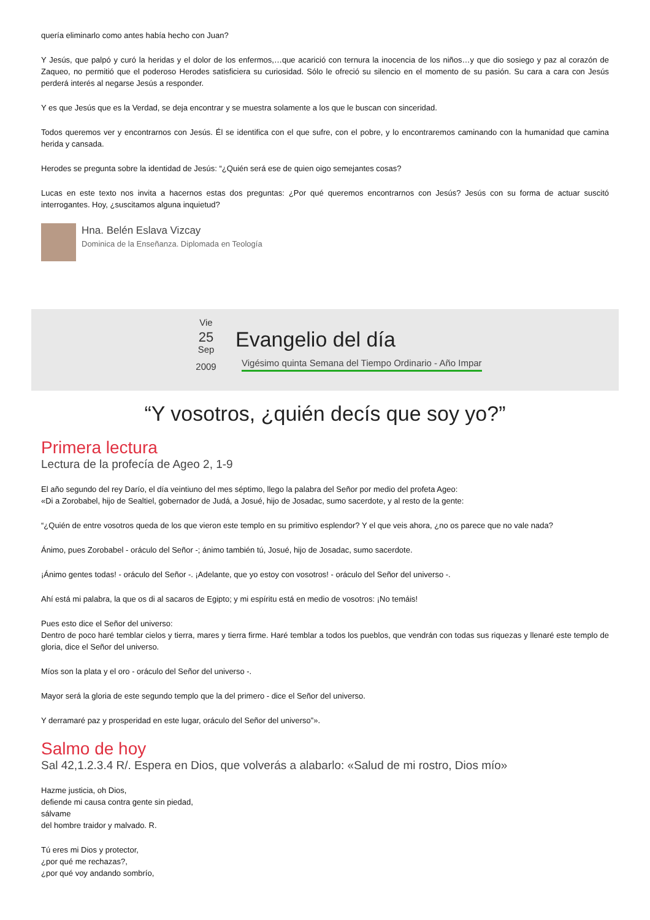quería eliminarlo como antes había hecho con Juan?
Y Jesús, que palpó y curó la heridas y el dolor de los enfermos,…que acarició con ternura la inocencia de los niños…y que dio sosiego y paz al corazón de Zaqueo, no permitió que el poderoso Herodes satisficiera su curiosidad. Sólo le ofreció su silencio en el momento de su pasión. Su cara a cara con Jesús perderá interés al negarse Jesús a responder.
Y es que Jesús que es la Verdad, se deja encontrar y se muestra solamente a los que le buscan con sinceridad.
Todos queremos ver y encontrarnos con Jesús. Él se identifica con el que sufre, con el pobre, y lo encontraremos caminando con la humanidad que camina herida y cansada.
Herodes se pregunta sobre la identidad de Jesús: “¿Quién será ese de quien oigo semejantes cosas?
Lucas en este texto nos invita a hacernos estas dos preguntas: ¿Por qué queremos encontrarnos con Jesús? Jesús con su forma de actuar suscitó interrogantes. Hoy, ¿suscitamos alguna inquietud?
Hna. Belén Eslava Vizcay
Dominica de la Enseñanza. Diplomada en Teología
Vie
25
Sep
2009
Evangelio del día
Vigésimo quinta Semana del Tiempo Ordinario - Año Impar
“Y vosotros, ¿quién decís que soy yo?”
Primera lectura
Lectura de la profecía de Ageo 2, 1-9
El año segundo del rey Darío, el día veintiuno del mes séptimo, llego la palabra del Señor por medio del profeta Ageo:
«Di a Zorobabel, hijo de Sealtiel, gobernador de Judá, a Josué, hijo de Josadac, sumo sacerdote, y al resto de la gente:
“¿Quién de entre vosotros queda de los que vieron este templo en su primitivo esplendor? Y el que veis ahora, ¿no os parece que no vale nada?
Ánimo, pues Zorobabel - oráculo del Señor -; ánimo también tú, Josué, hijo de Josadac, sumo sacerdote.
¡Ánimo gentes todas! - oráculo del Señor -. ¡Adelante, que yo estoy con vosotros! - oráculo del Señor del universo -.
Ahí está mi palabra, la que os di al sacaros de Egipto; y mi espíritu está en medio de vosotros: ¡No temáis!
Pues esto dice el Señor del universo:
Dentro de poco haré temblar cielos y tierra, mares y tierra firme. Haré temblar a todos los pueblos, que vendrán con todas sus riquezas y llenaré este templo de gloria, dice el Señor del universo.
Míos son la plata y el oro - oráculo del Señor del universo -.
Mayor será la gloria de este segundo templo que la del primero - dice el Señor del universo.
Y derramaré paz y prosperidad en este lugar, oráculo del Señor del universo”».
Salmo de hoy
Sal 42,1.2.3.4 R/. Espera en Dios, que volverás a alabarlo: «Salud de mi rostro, Dios mío»
Hazme justicia, oh Dios,
defiende mi causa contra gente sin piedad,
sálvame
del hombre traidor y malvado. R.
Tú eres mi Dios y protector,
¿por qué me rechazas?,
¿por qué voy andando sombrío,